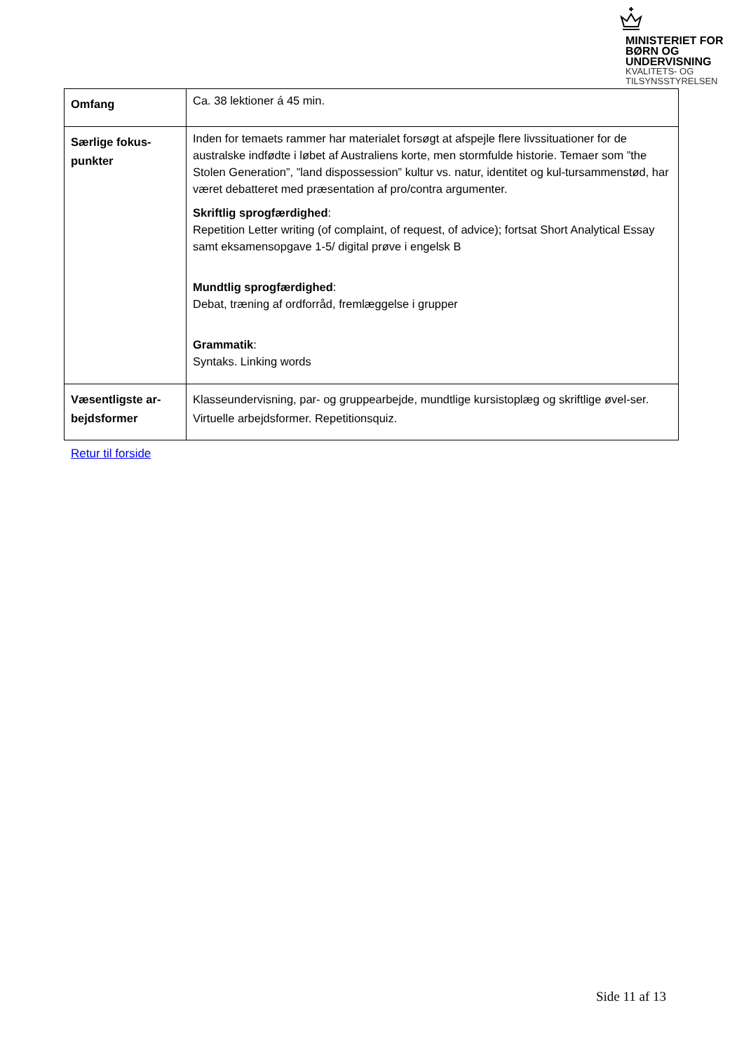MINISTERIET FOR
BØRN OG
UNDERVISNING
KVALITETS- OG
TILSYNSSTYRELSEN
| Omfang | Ca. 38 lektioner á 45 min. |
| Særlige fokus- punkter | Inden for temaets rammer har materialet forsøgt at afspejle flere livssituationer for de australske indfødte i løbet af Australiens korte, men stormfulde historie. Temaer som ”the Stolen Generation”, ”land dispossession” kultur vs. natur, identitet og kul-tursammenstød, har været debatteret med præsentation af pro/contra argumenter. Skriftlig sprogfærdighed : Repetition Letter writing (of complaint, of request, of advice); fortsat Short Analytical Essay samt eksamensopgave 1-5/ digital prøve i engelsk B Mundtlig sprogfærdighed : Debat, træning af ordforråd, fremlæggelse i grupper Grammatik : Syntaks. Linking words |
| Væsentligste ar- bejdsformer | Klasseundervisning, par- og gruppearbejde, mundtlige kursistoplæg og skriftlige øvel-ser. Virtuelle arbejdsformer. Repetitionsquiz. |
Retur til forside
Side 11 af 13